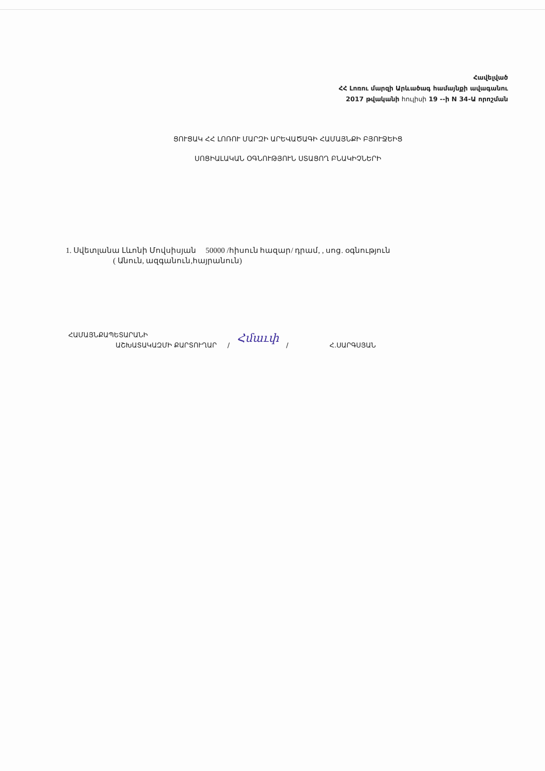Հավելված
ՀՀ Լոռու մարզի Արևածագ համայնքի ավագանու
2017 թվականի հուլիսի 19 --ի N 34-Ա որոշման
ՑՈՒՑԱԿ ՀՀ ԼՈՌՈՒ ՄԱՐԶԻ ԱՐԵՎԱԾԱԳԻ ՀԱՄԱՅՆՔԻ ԲՅՈՒՋԵԻՑ
ՍՈՑԻԱԼԱԿԱՆ ՕԳՆՈՒԹՅՈՒՆ ՍՏԱՑՈՂ ԲՆԱԿԻՉՆԵՐԻ
1. Սվետլանա Լևոնի Մովսիսյան 50000 /հիսուն հազար/ դրամ, , սոց. օգնություն
( Անուն, ազգանուն,հայրանուն)
ՀԱՄԱՅՆՔԱՊԵՏԱՐԱՆԻ
ԱՇԽԱՏԱԿԱԶՄԻ ՔԱՐՏՈՒՂԱՐ / Հմաւփ / Հ.ՍԱՐԳՍՅԱՆ